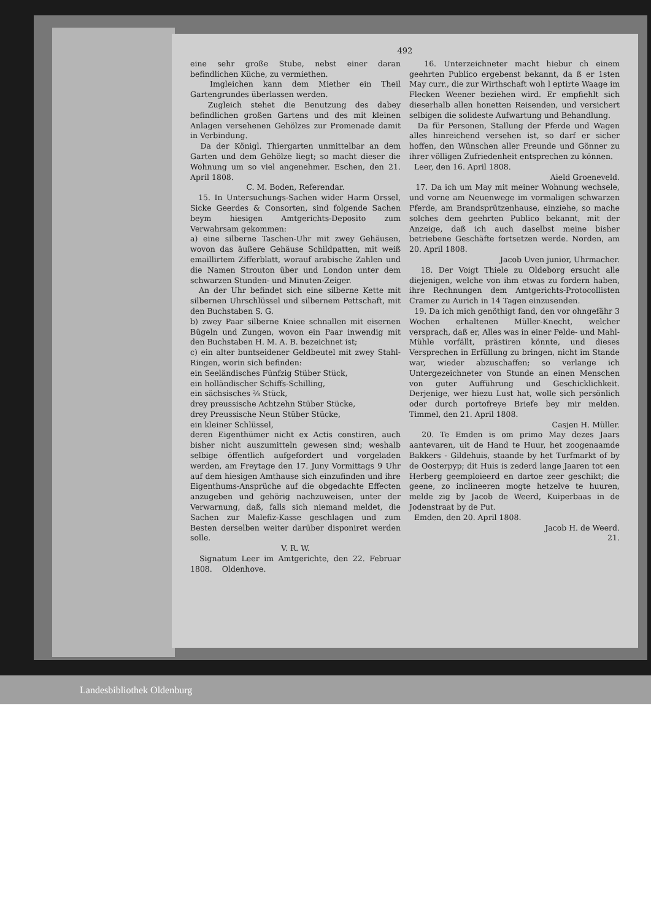492
eine sehr große Stube, nebst einer daran befindlichen Küche, zu vermiethen.
Imgleichen kann dem Miether ein Theil Gartengrundes überlassen werden.
Zugleich stehet die Benutzung des dabey befindlichen großen Gartens und des mit kleinen Anlagen versehenen Gehölzes zur Promenade damit in Verbindung.
Da der Königl. Thiergarten unmittelbar an dem Garten und dem Gehölze liegt; so macht dieser die Wohnung um so viel angenehmer. Eschen, den 21. April 1808.
C. M. Boden, Referendar.
15. In Untersuchungs-Sachen wider Harm Orssel, Sicke Geerdes & Consorten, sind folgende Sachen beym hiesigen Amtgerichts-Deposito zum Verwahrsam gekommen:
a) eine silberne Taschen-Uhr mit zwey Gehäusen, wovon das äußere Gehäuse Schildpatten, mit weiß emaillirtem Zifferblatt, worauf arabische Zahlen und die Namen Strouton über und London unter dem schwarzen Stunden- und Minuten-Zeiger.
An der Uhr befindet sich eine silberne Kette mit silbernen Uhrschlüssel und silbernem Pettschaft, mit den Buchstaben S. G.
b) zwey Paar silberne Kniee schnallen mit eisernen Bügeln und Zungen, wovon ein Paar inwendig mit den Buchstaben H. M. A. B. bezeichnet ist;
c) ein alter buntseidener Geldbeutel mit zwey Stahl-Ringen, worin sich befinden:
ein Seeländisches Fünfzig Stüber Stück,
ein holländischer Schiffs-Schilling,
ein sächsisches ⅔ Stück,
drey preussische Achtzehn Stüber Stücke,
drey Preussische Neun Stüber Stücke,
ein kleiner Schlüssel,
deren Eigenthümer nicht ex Actis constiren, auch bisher nicht auszumitteln gewesen sind; weshalb selbige öffentlich aufgefordert und vorgeladen werden, am Freytage den 17. Juny Vormittags 9 Uhr auf dem hiesigen Amthause sich einzufinden und ihre Eigenthums-Ansprüche auf die obgedachte Effecten anzugeben und gehörig nachzuweisen, unter der Verwarnung, daß, falls sich niemand meldet, die Sachen zur Malefiz-Kasse geschlagen und zum Besten derselben weiter darüber disponiret werden solle.
V. R. W.
Signatum Leer im Amtgerichte, den 22. Februar 1808. Oldenhove.
16. Unterzeichneter macht hiebur ch einem geehrten Publico ergebenst bekannt, da ß er 1sten May curr., die zur Wirthschaft woh l eptirte Waage im Flecken Weener beziehen wird. Er empfiehlt sich dieserhalb allen honetten Reisenden, und versichert selbigen die solideste Aufwartung und Behandlung.
Da für Personen, Stallung der Pferde und Wagen alles hinreichend versehen ist, so darf er sicher hoffen, den Wünschen aller Freunde und Gönner zu ihrer völligen Zufriedenheit entsprechen zu können.
Leer, den 16. April 1808.
Aield Groeneveld.
17. Da ich um May mit meiner Wohnung wechsele, und vorne am Neuenwege im vormaligen schwarzen Pferde, am Brandsprützenhause, einziehe, so mache solches dem geehrten Publico bekannt, mit der Anzeige, daß ich auch daselbst meine bisher betriebene Geschäfte fortsetzen werde. Norden, am 20. April 1808.
Jacob Uven junior, Uhrmacher.
18. Der Voigt Thiele zu Oldeborg ersucht alle diejenigen, welche von ihm etwas zu fordern haben, ihre Rechnungen dem Amtgerichts-Protocollisten Cramer zu Aurich in 14 Tagen einzusenden.
19. Da ich mich genöthigt fand, den vor ohngefähr 3 Wochen erhaltenen Müller-Knecht, welcher versprach, daß er, Alles was in einer Pelde- und Mahl-Mühle vorfällt, prästiren könnte, und dieses Versprechen in Erfüllung zu bringen, nicht im Stande war, wieder abzuschaffen; so verlange ich Untergezeichneter von Stunde an einen Menschen von guter Aufführung und Geschicklichkeit. Derjenige, wer hiezu Lust hat, wolle sich persönlich oder durch portofreye Briefe bey mir melden. Timmel, den 21. April 1808.
Casjen H. Müller.
20. Te Emden is om primo May dezes Jaars aantevaren, uit de Hand te Huur, het zoogenaamde Bakkers - Gildehuis, staande by het Turfmarkt of by de Oosterpyp; dit Huis is zederd lange Jaaren tot een Herberg geemploieerd en dartoe zeer geschikt; die geene, zo inclineeren mogte hetzelve te huuren, melde zig by Jacob de Weerd, Kuiperbaas in de Jodenstraat by de Put.
Emden, den 20. April 1808.
Jacob H. de Weerd.
21.
Landesbibliothek Oldenburg